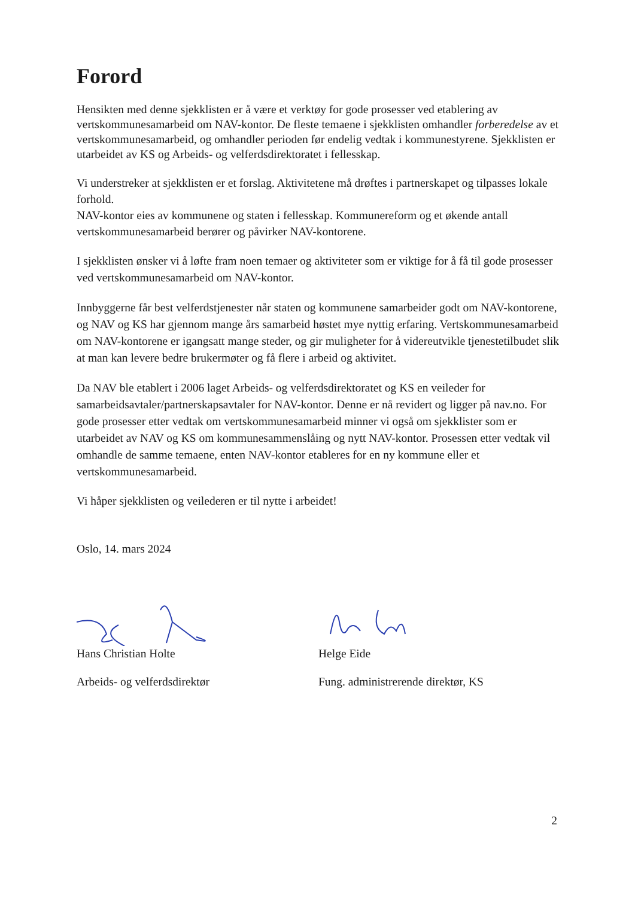Forord
Hensikten med denne sjekklisten er å være et verktøy for gode prosesser ved etablering av vertskommunesamarbeid om NAV-kontor. De fleste temaene i sjekklisten omhandler forberedelse av et vertskommunesamarbeid, og omhandler perioden før endelig vedtak i kommunestyrene. Sjekklisten er utarbeidet av KS og Arbeids- og velferdsdirektoratet i fellesskap.
Vi understreker at sjekklisten er et forslag. Aktivitetene må drøftes i partnerskapet og tilpasses lokale forhold.
NAV-kontor eies av kommunene og staten i fellesskap. Kommunereform og et økende antall vertskommunesamarbeid berører og påvirker NAV-kontorene.
I sjekklisten ønsker vi å løfte fram noen temaer og aktiviteter som er viktige for å få til gode prosesser ved vertskommunesamarbeid om NAV-kontor.
Innbyggerne får best velferdstjenester når staten og kommunene samarbeider godt om NAV-kontorene, og NAV og KS har gjennom mange års samarbeid høstet mye nyttig erfaring. Vertskommunesamarbeid om NAV-kontorene er igangsatt mange steder, og gir muligheter for å videreutvikle tjenestetilbudet slik at man kan levere bedre brukermøter og få flere i arbeid og aktivitet.
Da NAV ble etablert i 2006 laget Arbeids- og velferdsdirektoratet og KS en veileder for samarbeidsavtaler/partnerskapsavtaler for NAV-kontor. Denne er nå revidert og ligger på nav.no. For gode prosesser etter vedtak om vertskommunesamarbeid minner vi også om sjekklister som er utarbeidet av NAV og KS om kommunesammenslåing og nytt NAV-kontor. Prosessen etter vedtak vil omhandle de samme temaene, enten NAV-kontor etableres for en ny kommune eller et vertskommunesamarbeid.
Vi håper sjekklisten og veilederen er til nytte i arbeidet!
Oslo, 14. mars 2024
Hans Christian Holte
Arbeids- og velferdsdirektør
Helge Eide
Fung. administrerende direktør, KS
2